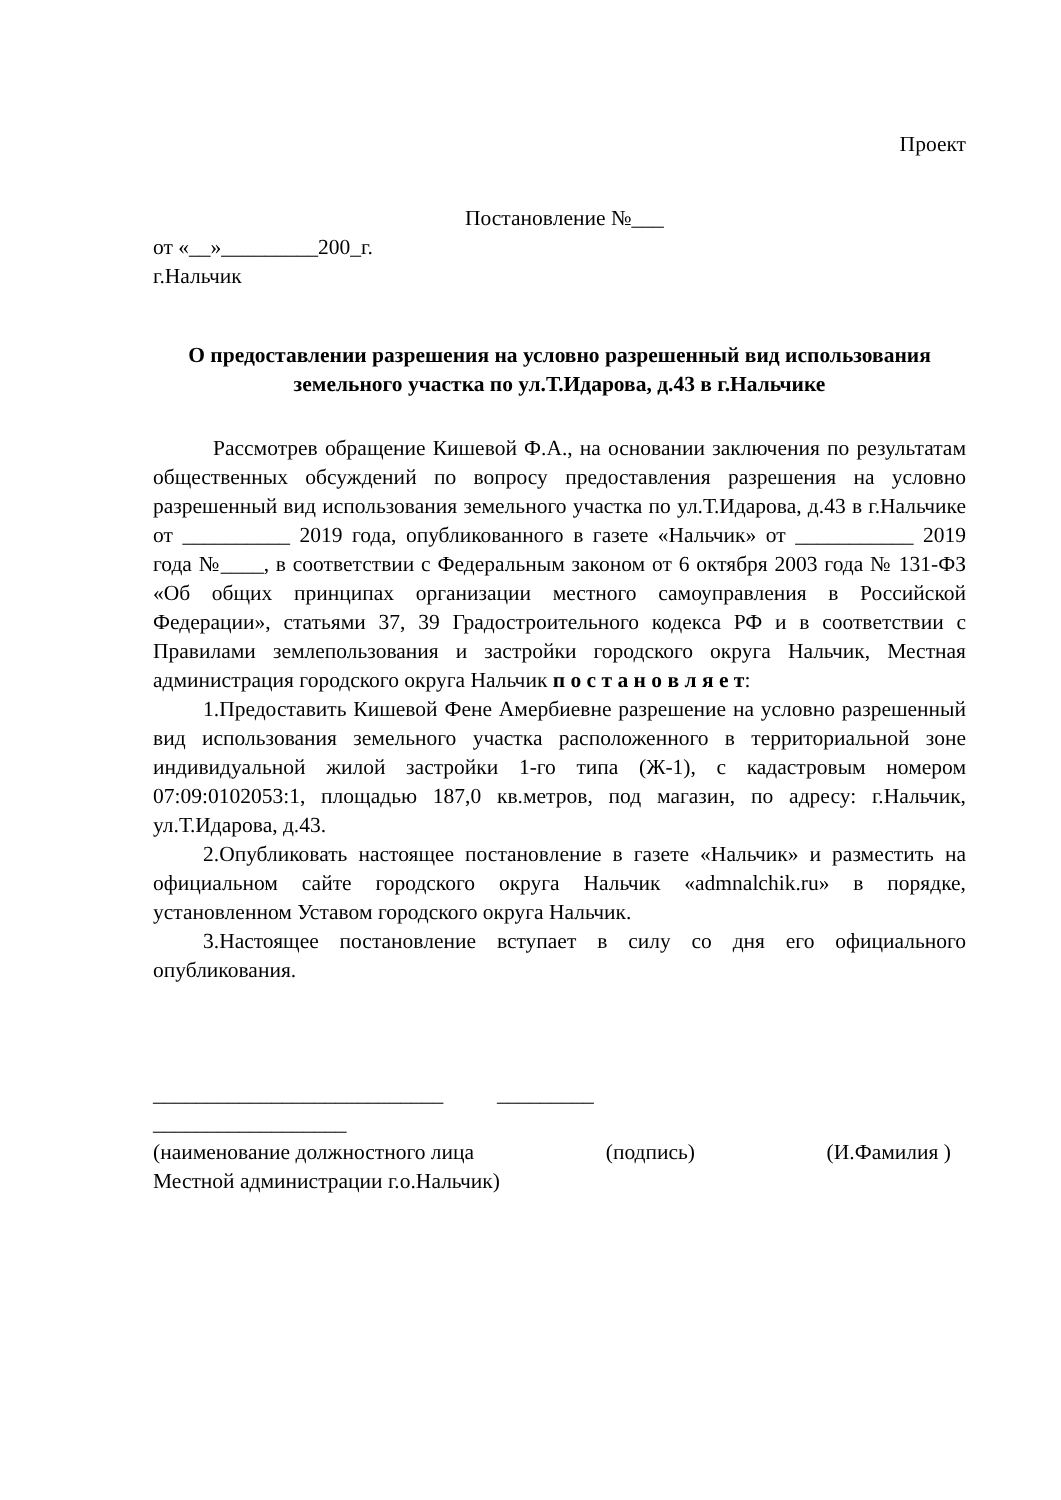Проект
Постановление №___
от «__»_________200_г.
г.Нальчик
О предоставлении разрешения на условно разрешенный вид использования земельного участка по ул.Т.Идарова, д.43 в г.Нальчике
Рассмотрев обращение Кишевой Ф.А., на основании заключения по результатам общественных обсуждений по вопросу предоставления разрешения на условно разрешенный вид использования земельного участка по ул.Т.Идарова, д.43 в г.Нальчике от __________ 2019 года, опубликованного в газете «Нальчик» от ___________ 2019 года №____, в соответствии с Федеральным законом от 6 октября 2003 года № 131-ФЗ «Об общих принципах организации местного самоуправления в Российской Федерации», статьями 37, 39 Градостроительного кодекса РФ и в соответствии с Правилами землепользования и застройки городского округа Нальчик, Местная администрация городского округа Нальчик п о с т а н о в л я е т:
1.Предоставить Кишевой Фене Амербиевне разрешение на условно разрешенный вид использования земельного участка расположенного в территориальной зоне индивидуальной жилой застройки 1-го типа (Ж-1), с кадастровым номером 07:09:0102053:1, площадью 187,0 кв.метров, под магазин, по адресу: г.Нальчик, ул.Т.Идарова, д.43.
2.Опубликовать настоящее постановление в газете «Нальчик» и разместить на официальном сайте городского округа Нальчик «admnalchik.ru» в порядке, установленном Уставом городского округа Нальчик.
3.Настоящее постановление вступает в силу со дня его официального опубликования.
___________________________ _________
__________________
(наименование должностного лица (подпись) (И.Фамилия )
Местной администрации г.о.Нальчик)